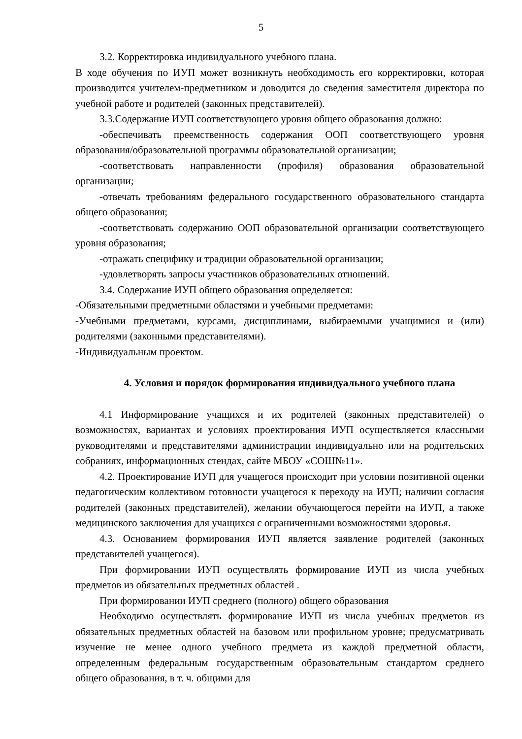5
3.2. Корректировка индивидуального учебного плана.
В ходе обучения по ИУП может возникнуть необходимость его корректировки, которая производится учителем-предметником и доводится до сведения заместителя директора по учебной работе и родителей (законных представителей).
3.3.Содержание ИУП соответствующего уровня общего образования должно:
-обеспечивать преемственность содержания ООП соответствующего уровня образования/образовательной программы образовательной организации;
-соответствовать направленности (профиля) образования образовательной организации;
-отвечать требованиям федерального государственного образовательного стандарта общего образования;
-соответствовать содержанию ООП образовательной организации соответствующего уровня образования;
-отражать специфику и традиции образовательной организации;
-удовлетворять запросы участников образовательных отношений.
3.4. Содержание ИУП общего образования определяется:
-Обязательными предметными областями и учебными предметами:
-Учебными предметами, курсами, дисциплинами, выбираемыми учащимися и (или) родителями (законными представителями).
-Индивидуальным проектом.
4. Условия и порядок формирования индивидуального учебного плана
4.1 Информирование учащихся и их родителей (законных представителей) о возможностях, вариантах и условиях проектирования ИУП осуществляется классными руководителями и представителями администрации индивидуально или на родительских собраниях, информационных стендах, сайте МБОУ «СОШ№11».
4.2. Проектирование ИУП для учащегося происходит при условии позитивной оценки педагогическим коллективом готовности учащегося к переходу на ИУП; наличии согласия родителей (законных представителей), желании обучающегося перейти на ИУП, а также медицинского заключения для учащихся с ограниченными возможностями здоровья.
4.3. Основанием формирования ИУП является заявление родителей (законных представителей учащегося).
При формировании ИУП осуществлять формирование ИУП из числа учебных предметов из обязательных предметных областей .
При формировании ИУП среднего (полного) общего образования
Необходимо осуществлять формирование ИУП из числа учебных предметов из обязательных предметных областей на базовом или профильном уровне; предусматривать изучение не менее одного учебного предмета из каждой предметной области, определенным федеральным государственным образовательным стандартом среднего общего образования, в т. ч. общими для